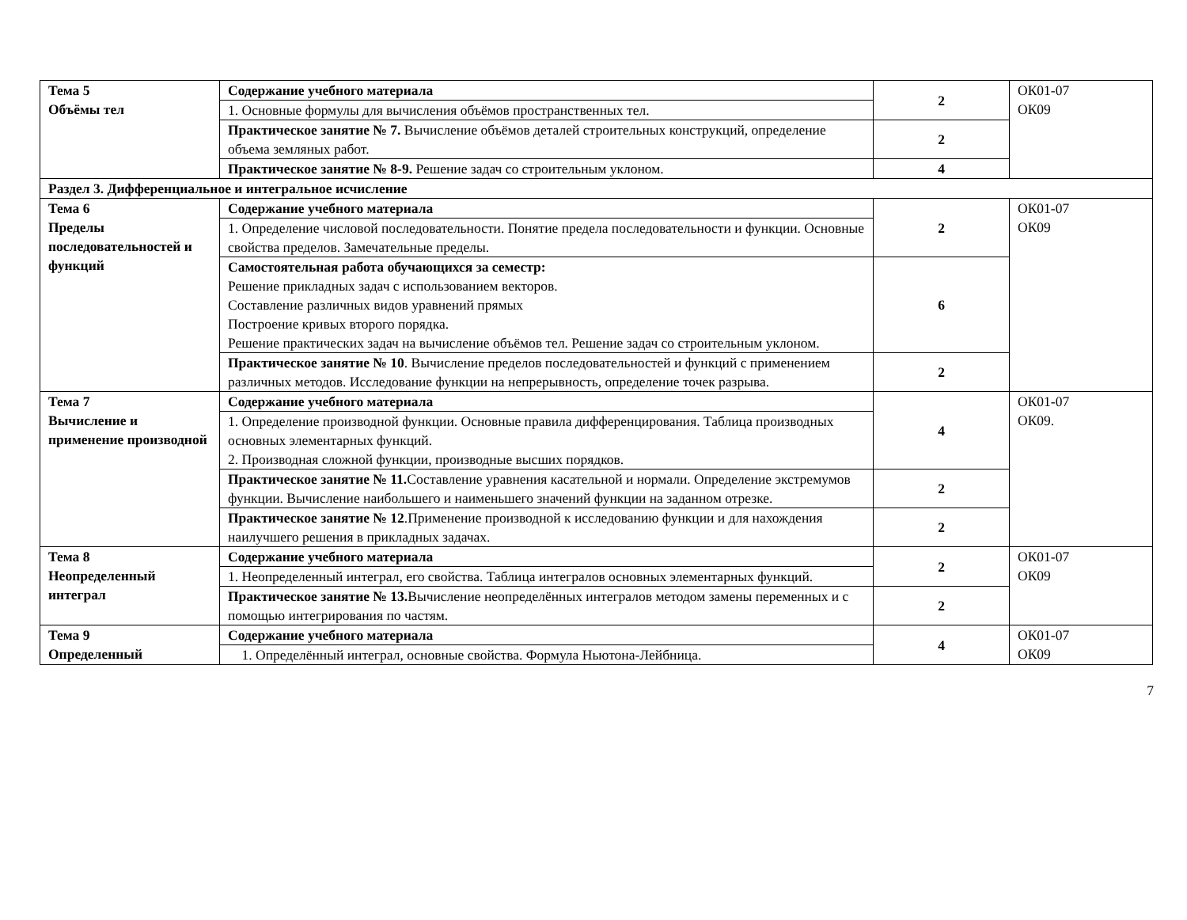| Тема 5 Объёмы тел | Содержание учебного материала | 2 | ОК01-07 ОК09 |
| | 1. Основные формулы для вычисления объёмов пространственных тел. | | |
| | Практическое занятие № 7. Вычисление объёмов деталей строительных конструкций, определение объема земляных работ. | 2 | |
| | Практическое занятие № 8-9. Решение задач со строительным уклоном. | 4 | |
| Раздел 3. Дифференциальное и интегральное исчисление | | | |
| Тема 6 Пределы последовательностей и функций | Содержание учебного материала | 2 | ОК01-07 ОК09 |
| | 1. Определение числовой последовательности. Понятие предела последовательности и функции. Основные свойства пределов. Замечательные пределы. | | |
| | Самостоятельная работа обучающихся за семестр: Решение прикладных задач с использованием векторов. Составление различных видов уравнений прямых Построение кривых второго порядка. Решение практических задач на вычисление объёмов тел. Решение задач со строительным уклоном. | 6 | |
| | Практическое занятие № 10 . Вычисление пределов последовательностей и функций с применением различных методов. Исследование функции на непрерывность, определение точек разрыва. | 2 | |
| Тема 7 Вычисление и применение производной | Содержание учебного материала | 4 | ОК01-07 ОК09. |
| | 1. Определение производной функции. Основные правила дифференцирования. Таблица производных основных элементарных функций. 2. Производная сложной функции, производные высших порядков. | | |
| | Практическое занятие № 11. Составление уравнения касательной и нормали. Определение экстремумов функции. Вычисление наибольшего и наименьшего значений функции на заданном отрезке. | 2 | |
| | Практическое занятие № 12 .Применение производной к исследованию функции и для нахождения наилучшего решения в прикладных задачах. | 2 | |
| Тема 8 Неопределенный интеграл | Содержание учебного материала | 2 | ОК01-07 ОК09 |
| | 1. Неопределенный интеграл, его свойства. Таблица интегралов основных элементарных функций. | | |
| | Практическое занятие № 13. Вычисление неопределённых интегралов методом замены переменных и с помощью интегрирования по частям. | 2 | |
| Тема 9 Определенный | Содержание учебного материала | 4 | ОК01-07 ОК09 |
| | 1. Определённый интеграл, основные свойства. Формула Ньютона-Лейбница. | | |
7